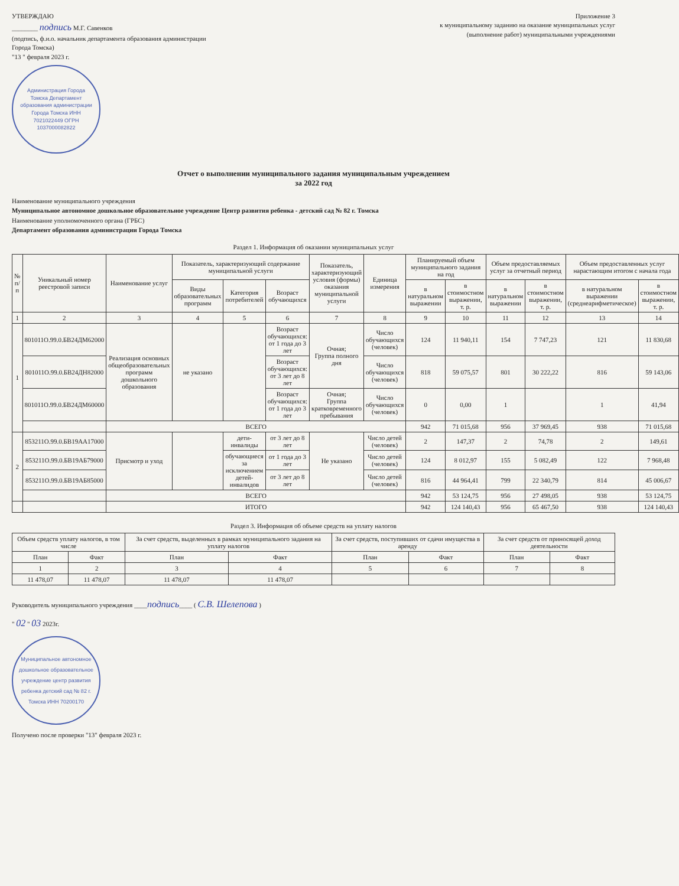УТВЕРЖДАЮ
________ подпись М.Г. Савенков
(подпись, ф.и.о. начальник департамента образования администрации Города Томска)
"13 " февраля 2023 г.
Администрация Города Томска Департамент образования администрации Города Томска ИНН 7021022449 ОГРН 1037000082822
Приложение 3
к муниципальному заданию на оказание муниципальных услуг (выполнение работ) муниципальными учреждениями
Отчет о выполнении муниципального задания муниципальным учреждением
за 2022 год
Наименование муниципального учреждения
Муниципальное автономное дошкольное образовательное учреждение Центр развития ребенка - детский сад № 82 г. Томска
Наименование уполномоченного органа (ГРБС)
Департамент образования администрации Города Томска
Раздел 1. Информация об оказании муниципальных услуг
| № п/п | Уникальный номер реестровой записи | Наименование услуг | Показатель, характеризующий содержание муниципальной услуги | | | Показатель, характеризующий условия (формы) оказания муниципальной услуги | Единица измерения | Планируемый объем муниципального задания на год | | Объем предоставляемых услуг за отчетный период | | Объем предоставленных услуг нарастающим итогом с начала года | |
| --- | --- | --- | --- | --- | --- | --- | --- | --- | --- | --- | --- | --- | --- |
| | | | Виды образовательных программ | Категория потребителей | Возраст обучающихся | | | в натуральном выражении | в стоимостном выражении, т. р. | в натуральном выражении | в стоимостном выражении, т. р. | в натуральном выражении (среднеарифметическое) | в стоимостном выражении, т. р. |
| 1 | 2 | 3 | 4 | 5 | 6 | 7 | 8 | 9 | 10 | 11 | 12 | 13 | 14 |
| 1 | 801011О.99.0.БВ24ДМ62000 | Реализация основных общеобразовательных программ дошкольного образования | не указано | | Возраст обучающихся: от 1 года до 3 лет | Очная; Группа полного дня | Число обучающихся (человек) | 124 | 11 940,11 | 154 | 7 747,23 | 121 | 11 830,68 |
| | 801011О.99.0.БВ24ДН82000 | | | | Возраст обучающихся: от 3 лет до 8 лет | | Число обучающихся (человек) | 818 | 59 075,57 | 801 | 30 222,22 | 816 | 59 143,06 |
| | 801011О.99.0.БВ24ДМ60000 | | | | Возраст обучающихся: от 1 года до 3 лет | Очная; Группа кратковременного пребывания | Число обучающихся (человек) | 0 | 0,00 | 1 | | 1 | 41,94 |
| | | ВСЕГО | | | | | | 942 | 71 015,68 | 956 | 37 969,45 | 938 | 71 015,68 |
| 2 | 853211О.99.0.БВ19АА17000 | Присмотр и уход | | дети-инвалиды | от 3 лет до 8 лет | Не указано | Число детей (человек) | 2 | 147,37 | 2 | 74,78 | 2 | 149,61 |
| | 853211О.99.0.БВ19АБ79000 | | | обучающиеся за исключением детей-инвалидов | от 1 года до 3 лет | | Число детей (человек) | 124 | 8 012,97 | 155 | 5 082,49 | 122 | 7 968,48 |
| | 853211О.99.0.БВ19АБ85000 | | | | от 3 лет до 8 лет | | Число детей (человек) | 816 | 44 964,41 | 799 | 22 340,79 | 814 | 45 006,67 |
| | | ВСЕГО | | | | | | 942 | 53 124,75 | 956 | 27 498,05 | 938 | 53 124,75 |
| | | ИТОГО | | | | | | 942 | 124 140,43 | 956 | 65 467,50 | 938 | 124 140,43 |
Раздел 3. Информация об объеме средств на уплату налогов
| Объем средств уплату налогов, в том числе | | За счет средств, выделенных в рамках муниципального задания на уплату налогов | | За счет средств, поступивших от сдачи имущества в аренду | | За счет средств от приносящей доход деятельности | |
| --- | --- | --- | --- | --- | --- | --- | --- |
| План | Факт | План | Факт | План | Факт | План | Факт |
| 1 | 2 | 3 | 4 | 5 | 6 | 7 | 8 |
| 11 478,07 | 11 478,07 | 11 478,07 | 11 478,07 | | | | |
Руководитель муниципального учреждения ____подпись____ ( С.В. Шелепова )
" 02 " 03 2023г.
Муниципальное автономное дошкольное образовательное учреждение центр развития ребенка детский сад № 82 г. Томска ИНН 70200170
Получено после проверки "13" февраля 2023 г.